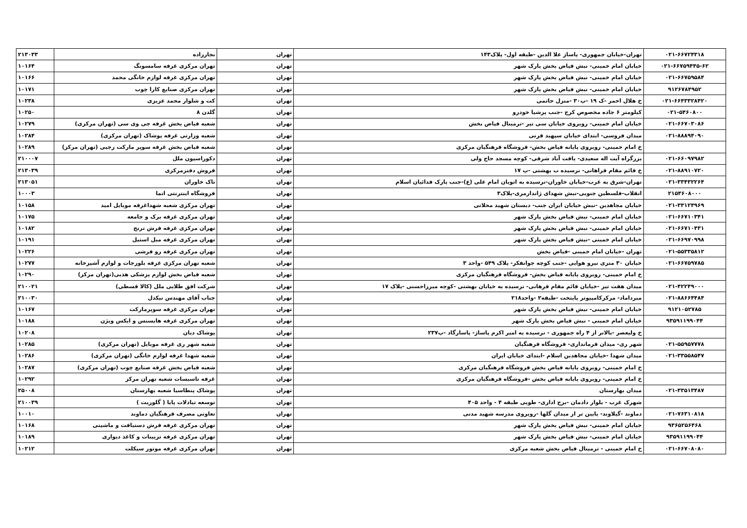| ۰۲۱-۶۶۷۲۴۳۱۸ | تهران-خیابان جمهوری- پاساژ علا الدین -طبقه اول- پلاک۱۴۳ | تهران | نجارزاده | ۲۱۳۰۳۳ |
| ۰۲۱-۶۶۷۵۹۴۴۵-۶۲ | خیابان امام خمینی- نبش فیاض بخش پارک شهر | تهران | تهران مرکزی غرفه سامسونگ | ۱۰۱۶۴ |
| ۰۲۱-۶۶۷۵۹۵۸۴ | خیابان امام خمینی- نبش فیاض بخش پارک شهر | تهران | تهران مرکزی غرفه لوازم خانگی محمد | ۱۰۱۶۶ |
| ۹۱۲۶۷۸۴۹۵۲ | خیابان امام خمینی- نبش فیاض بخش پارک شهر | تهران | تهران مرکزی صنایع کارا چوب | ۱۰۱۷۱ |
| ۰۲۱-۶۶۴۳۳۲۸۴۲۰ | خ هلال احمر -ک ۱۹ -پ۳۰ -منزل حاتمی | تهران | کت و شلوار محمد عزیزی | ۱۰۲۳۸ |
| ۰۲۱-۵۴۶۰۸۰۰ | کیلومتر ۶ جاده مخصوص کرج -جنب پرشیا خودرو | تهران | گلدن ۸ | ۱۰۲۵۰ |
| ۰۲۱-۶۶۷۰۳۰۸۶ | خیابان امام خمینی- روبروی خیابان سی تیر -ترمینال فیاض بخش | تهران | شعبه فیاض بخش غرفه جی وی سی (تهران مرکزی) | ۱۰۲۷۹ |
| ۰۲۱-۸۸۸۹۴۰۹۰ | میدان فروسی- ابتدای خیابان سپهبد قرنی | تهران | شعبه وزارتی غرفه پوشاک (تهران مرکزی) | ۱۰۲۸۴ |
| | خ امام خمینی- روبروی پایانه فیاض بخش- فروشگاه فرهنگیان مرکزی | تهران | شعبه فیاض بخش غرفه سوپر مارکت رجبی (تهران مرکز) | ۱۰۲۸۹ |
| ۰۲۱-۶۶۰۹۷۹۸۲ | بزرگراه آیت اله سعیدی- یافت آباد شرقی- کوچه مسجد حاج ولی | تهران | دکوراسیون ملل | ۲۱۰۰۰۷ |
| ۰۲۱-۸۸۹۱۰۷۲۰ | خ قائم مقام فراهانی- نرسیده ب بهشتی -پ ۱۷ | تهران | فروش دفترمرکزی | ۲۱۳۰۳۹ |
| ۰۲۱-۳۳۴۳۲۲۶۴ | تهران-شرق به غرب-خیابان خاوران-نرسیده به اتوبان امام علی (ع)-جنب پارک فدائیان اسلام | تهران | تاک خاوران | ۲۱۳۰۵۱ |
| ۲۱۵۴۶۰۸۰۰۰ | انقلاب-فلسطین جنوبی-نبش شهدای ژاندارمری-پلاک۳ | تهران | فروشگاه اینترنتی اتما | ۱۰۰۰۳ |
| ۰۲۱-۳۳۱۲۴۹۶۹ | خیابان مجاهدین -نبش خیابان ایران جنب- دبستان شهید محلاتی | تهران | تهران مرکزی شعبه شهداغرفه موبایل امید | ۱۰۱۵۸ |
| ۰۲۱-۶۶۷۱۰۳۴۱ | خیابان امام خمینی- نبش فیاض بخش پارک شهر | تهران | تهران مرکزی غرفه برک و جامعه | ۱۰۱۷۵ |
| ۰۲۱-۶۶۷۱۰۴۳۱ | خیابان امام خمینی- نبش فیاض بخش پارک شهر | تهران | تهران مرکزی غرفه فرش ترنج | ۱۰۱۸۲ |
| ۰۲۱-۶۶۹۷۰۹۹۸ | خیابان امام خمینی -نبش فیاض بخش پارک شهر | تهران | تهران مرکزی غرفه مبل استیل | ۱۰۱۹۱ |
| ۰۲۱-۵۵۳۳۵۸۱۲ | تهران -خیابان امام خمینی -فیاض بخش | تهران | تهران مرکزی غرفه رو فرشی | ۱۰۲۲۶ |
| ۰۲۱-۶۶۷۵۹۷۸۵ | خیابان ۳۰ متری نیرو هوایی -جنب کوچه جوانفکر- پلاک ۵۴۹ -واحد ۳ | تهران | شعبه تهران مرکزی غرفه بلورجات و لوازم آشپزخانه | ۱۰۲۷۷ |
| | خ امام خمینی- روبروی پایانه فیاض بخش- فروشگاه فرهنگیان مرکزی | تهران | شعبه فیاض بخش لوازم پزشکی هذبی(تهران مرکز) | ۱۰۲۹۰ |
| ۰۲۱-۴۲۲۴۹۰۰۰ | میدان هفت تیر -خیابان قائم مقام فرهانی- نرسیده به خیابان بهشتی -کوچه میرزاحسنی -پلاک ۱۷ | تهران | شرکت افق طلایی ملل (کالا قسطی) | ۲۱۰۰۲۱ |
| ۰۲۱-۸۸۶۶۴۴۸۴ | میرداماد- مرکزکامپیوتر پایتخت -طبقه۲ -واحد۲۱۸ | تهران | جناب آقای مهندس نیکدل | ۲۱۰۰۳۰ |
| ۹۱۲۱۰۵۲۷۸۵ | خیابان امام خمینی- نبش فیاض بخش پارک شهر | تهران | تهران مرکزی غرفه سوپرمارکت | ۱۰۱۶۷ |
| ۹۳۵۹۱۱۹۹۰۴۴ | خیابان امام خمینی - نبش فیاض بخش پارک شهر | تهران | تهران مرکزی غرفه هایسنس و ایکس ویژن | ۱۰۱۸۸ |
| | خ ولیعصر -بالاتر از ۴ راه جمهوری - نرسیده به امیر اکرم پاساژ- پاسارگاد -پ۲۳۷ | تهران | پوشاک دیان | ۱۰۲۰۸ |
| ۰۲۱-۵۵۹۵۷۷۷۸ | شهر ری- میدان فرمانداری- فروشگاه فرهنگیان | تهران | شعبه شهر ری غرفه موبایل (تهران مرکزی) | ۱۰۲۸۵ |
| ۰۲۱-۳۳۵۵۸۵۴۷ | میدان شهدا -خیابان مجاهدین اسلام -ابتدای خیابان ایران | تهران | شعبه شهدا غرفه لوازم خانگی (تهران مرکزی) | ۱۰۲۸۶ |
| | خ امام خمینی- روبروی پایانه فیاض بخش فروشگاه فرهنگیان مرکزی | تهران | شعبه فیاض بخش غرفه صنایع چوب (تهران مرکزی) | ۱۰۲۸۷ |
| | خ امام خمینی- روبروی پایانه فیاض بخش -فروشگاه فرهنگیان مرکزی | تهران | غرفه تاسیسات شعبه تهران مرکز | ۱۰۲۹۲ |
| ۰۲۱-۳۳۵۱۳۴۸۷ | میدان بهارستان | تهران | پوشاک پنطاسیا شعبه بهارستان | ۲۵۰۰۸ |
| | شهرک غرب - بلوار دادمان -برج اداری- طوبی طبقه ۴ - واحد ۴۰۵ | تهران | توسعه تبادلات پایا ( گلوریت ) | ۲۱۰۰۳۹ |
| ۰۲۱-۷۶۳۱۰۸۱۸ | دماوند -گیلاوند- پایین تر از میدان گلها -روبروی مدرسه شهید مدنی | تهران | تعاونی مصرف فرهنگیان دماوند | ۱۰۰۱۰ |
| ۹۳۶۵۲۵۶۴۶۸ | خیابان امام خمینی- نبش فیاض بخش پارک شهر | تهران | تهران مرکزی غرفه فرش دستبافت و ماشینی | ۱۰۱۶۸ |
| ۹۳۵۹۱۱۹۹۰۴۴ | خیابان امام خمینی- نبش فیاض بخش پارک شهر | تهران | تهران مرکزی غرفه تزیینات و کاغذ دیواری | ۱۰۱۸۹ |
| ۰۲۱-۶۶۷۰۸۰۸۰ | خ امام خمینی - ترمینال فیاض بخش شعبه مرکزی | تهران | تهران مرکزی غرفه موتور سیکلت | ۱۰۲۱۲ |